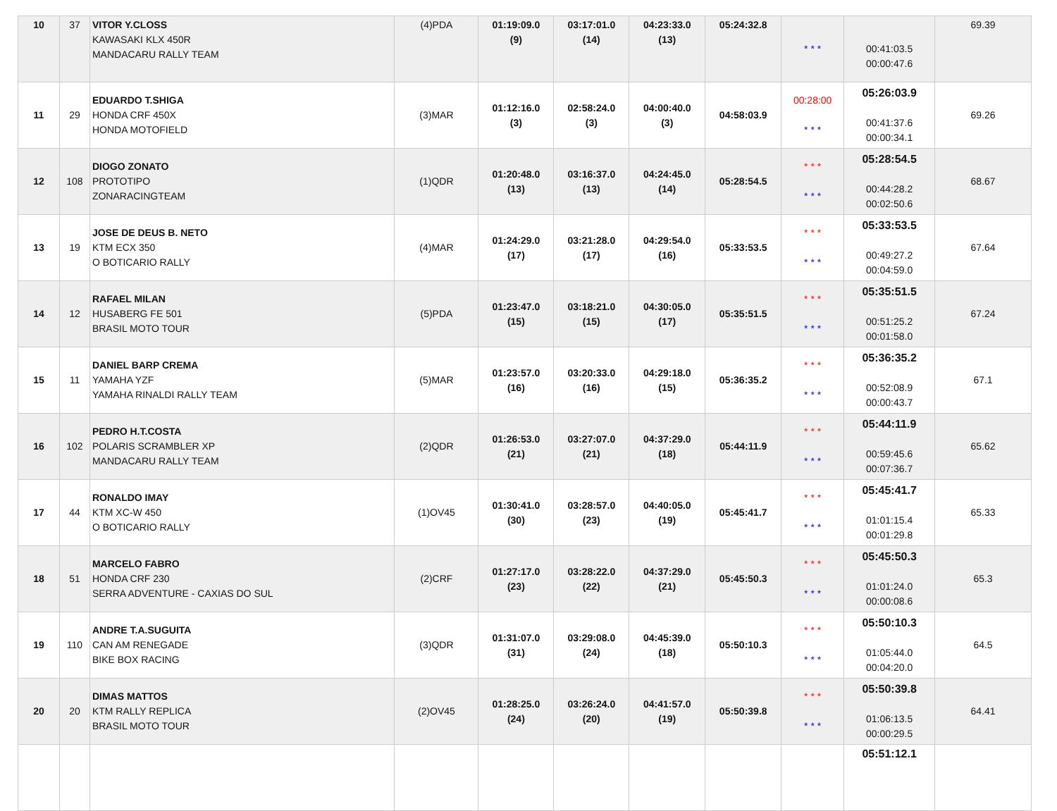| 10 | 37 | VITOR Y.CLOSS KAWASAKI KLX 450R MANDACARU RALLY TEAM | (4)PDA | 01:19:09.0 (9) | 03:17:01.0 (14) | 04:23:33.0 (13) | 05:24:32.8 | * * * | 00:41:03.5 00:00:47.6 | 69.39 |
| 11 | 29 | EDUARDO T.SHIGA HONDA CRF 450X HONDA MOTOFIELD | (3)MAR | 01:12:16.0 (3) | 02:58:24.0 (3) | 04:00:40.0 (3) | 04:58:03.9 | 00:28:00 * * * | 05:26:03.9 00:41:37.6 00:00:34.1 | 69.26 |
| 12 | 108 | DIOGO ZONATO PROTOTIPO ZONARACINGTEAM | (1)QDR | 01:20:48.0 (13) | 03:16:37.0 (13) | 04:24:45.0 (14) | 05:28:54.5 | * * * * * * | 05:28:54.5 00:44:28.2 00:02:50.6 | 68.67 |
| 13 | 19 | JOSE DE DEUS B. NETO KTM ECX 350 O BOTICARIO RALLY | (4)MAR | 01:24:29.0 (17) | 03:21:28.0 (17) | 04:29:54.0 (16) | 05:33:53.5 | * * * * * * | 05:33:53.5 00:49:27.2 00:04:59.0 | 67.64 |
| 14 | 12 | RAFAEL MILAN HUSABERG FE 501 BRASIL MOTO TOUR | (5)PDA | 01:23:47.0 (15) | 03:18:21.0 (15) | 04:30:05.0 (17) | 05:35:51.5 | * * * * * * | 05:35:51.5 00:51:25.2 00:01:58.0 | 67.24 |
| 15 | 11 | DANIEL BARP CREMA YAMAHA YZF YAMAHA RINALDI RALLY TEAM | (5)MAR | 01:23:57.0 (16) | 03:20:33.0 (16) | 04:29:18.0 (15) | 05:36:35.2 | * * * * * * | 05:36:35.2 00:52:08.9 00:00:43.7 | 67.1 |
| 16 | 102 | PEDRO H.T.COSTA POLARIS SCRAMBLER XP MANDACARU RALLY TEAM | (2)QDR | 01:26:53.0 (21) | 03:27:07.0 (21) | 04:37:29.0 (18) | 05:44:11.9 | * * * * * * | 05:44:11.9 00:59:45.6 00:07:36.7 | 65.62 |
| 17 | 44 | RONALDO IMAY KTM XC-W 450 O BOTICARIO RALLY | (1)OV45 | 01:30:41.0 (30) | 03:28:57.0 (23) | 04:40:05.0 (19) | 05:45:41.7 | * * * * * * | 05:45:41.7 01:01:15.4 00:01:29.8 | 65.33 |
| 18 | 51 | MARCELO FABRO HONDA CRF 230 SERRA ADVENTURE - CAXIAS DO SUL | (2)CRF | 01:27:17.0 (23) | 03:28:22.0 (22) | 04:37:29.0 (21) | 05:45:50.3 | * * * * * * | 05:45:50.3 01:01:24.0 00:00:08.6 | 65.3 |
| 19 | 110 | ANDRE T.A.SUGUITA CAN AM RENEGADE BIKE BOX RACING | (3)QDR | 01:31:07.0 (31) | 03:29:08.0 (24) | 04:45:39.0 (18) | 05:50:10.3 | * * * * * * | 05:50:10.3 01:05:44.0 00:04:20.0 | 64.5 |
| 20 | 20 | DIMAS MATTOS KTM RALLY REPLICA BRASIL MOTO TOUR | (2)OV45 | 01:28:25.0 (24) | 03:26:24.0 (20) | 04:41:57.0 (19) | 05:50:39.8 | * * * * * * | 05:50:39.8 01:06:13.5 00:00:29.5 | 64.41 |
| | | | | | | | | | 05:51:12.1 | |